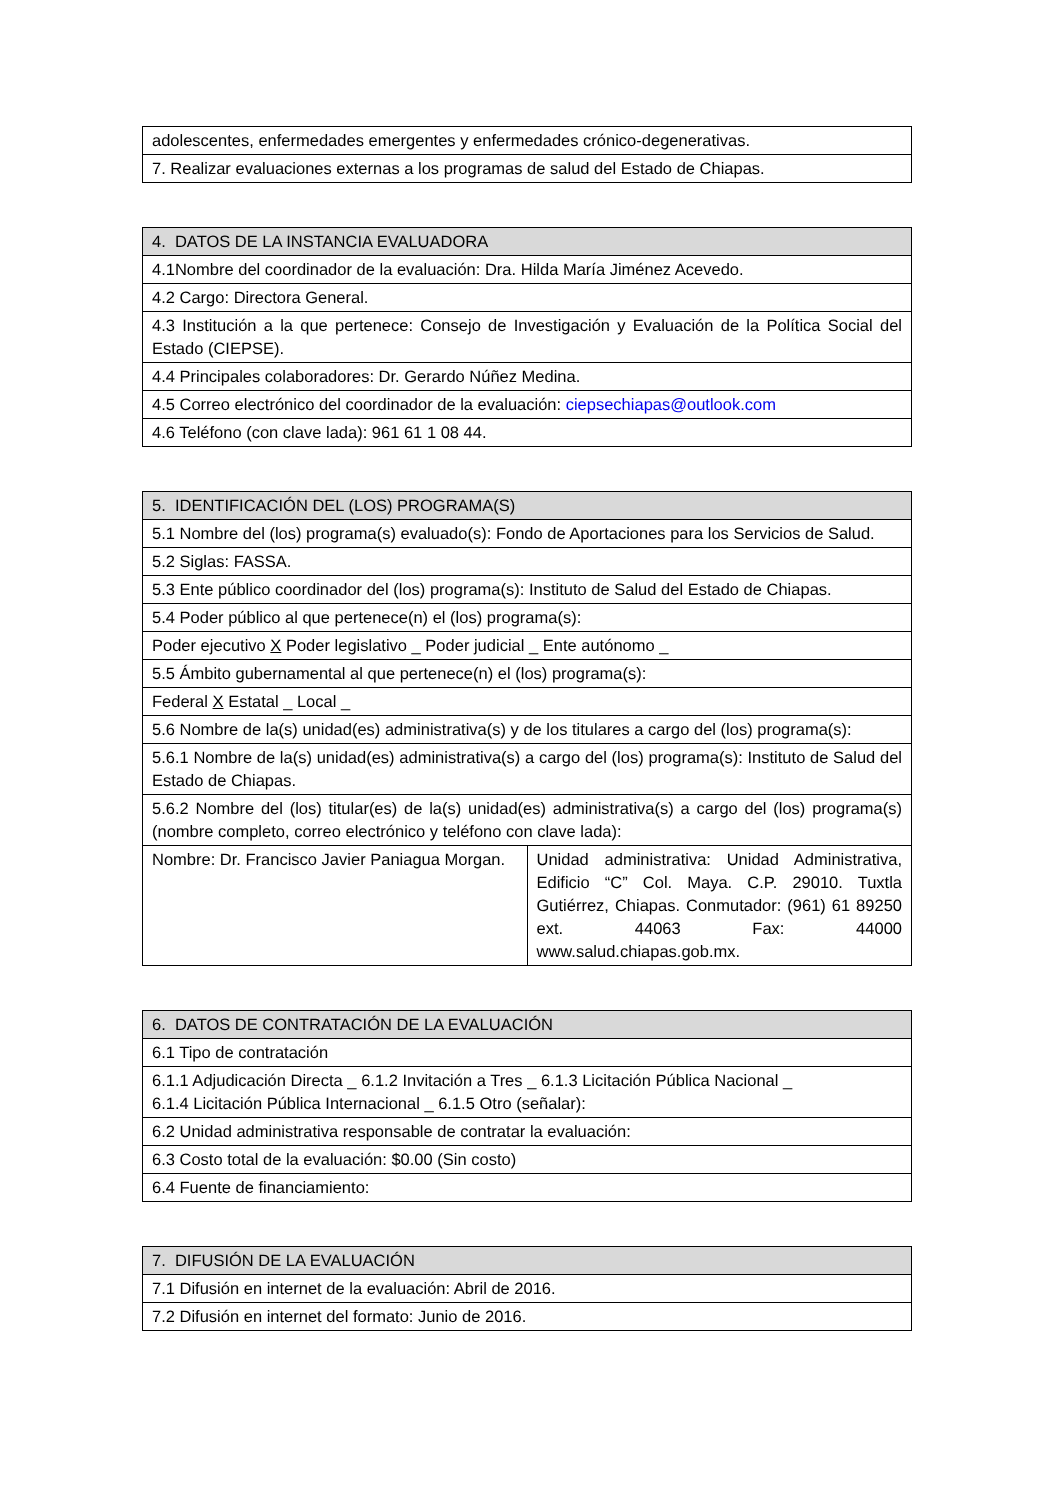| adolescentes, enfermedades emergentes y enfermedades crónico-degenerativas. |
| 7. Realizar evaluaciones externas a los programas de salud del Estado de Chiapas. |
| 4. DATOS DE LA INSTANCIA EVALUADORA |
| --- |
| 4.1Nombre del coordinador de la evaluación: Dra. Hilda María Jiménez Acevedo. |
| 4.2 Cargo: Directora General. |
| 4.3 Institución a la que pertenece: Consejo de Investigación y Evaluación de la Política Social del Estado (CIEPSE). |
| 4.4 Principales colaboradores: Dr. Gerardo Núñez Medina. |
| 4.5 Correo electrónico del coordinador de la evaluación: ciepsechiapas@outlook.com |
| 4.6 Teléfono (con clave lada): 961 61 1 08 44. |
| 5. IDENTIFICACIÓN DEL (LOS) PROGRAMA(S) | |
| --- | --- |
| 5.1 Nombre del (los) programa(s) evaluado(s): Fondo de Aportaciones para los Servicios de Salud. | |
| 5.2 Siglas: FASSA. | |
| 5.3 Ente público coordinador del (los) programa(s): Instituto de Salud del Estado de Chiapas. | |
| 5.4 Poder público al que pertenece(n) el (los) programa(s): | |
| Poder ejecutivo X Poder legislativo _ Poder judicial _ Ente autónomo _ | |
| 5.5 Ámbito gubernamental al que pertenece(n) el (los) programa(s): | |
| Federal X Estatal _ Local _ | |
| 5.6 Nombre de la(s) unidad(es) administrativa(s) y de los titulares a cargo del (los) programa(s): | |
| 5.6.1 Nombre de la(s) unidad(es) administrativa(s) a cargo del (los) programa(s): Instituto de Salud del Estado de Chiapas. | |
| 5.6.2 Nombre del (los) titular(es) de la(s) unidad(es) administrativa(s) a cargo del (los) programa(s) (nombre completo, correo electrónico y teléfono con clave lada): | |
| Nombre: Dr. Francisco Javier Paniagua Morgan. | Unidad administrativa: Unidad Administrativa, Edificio “C” Col. Maya. C.P. 29010. Tuxtla Gutiérrez, Chiapas. Conmutador: (961) 61 89250 ext. 44063 Fax: 44000 www.salud.chiapas.gob.mx. |
| 6. DATOS DE CONTRATACIÓN DE LA EVALUACIÓN |
| --- |
| 6.1 Tipo de contratación |
| 6.1.1 Adjudicación Directa _ 6.1.2 Invitación a Tres _ 6.1.3 Licitación Pública Nacional _ 6.1.4 Licitación Pública Internacional _ 6.1.5 Otro (señalar): |
| 6.2 Unidad administrativa responsable de contratar la evaluación: |
| 6.3 Costo total de la evaluación: $0.00 (Sin costo) |
| 6.4 Fuente de financiamiento: |
| 7. DIFUSIÓN DE LA EVALUACIÓN |
| --- |
| 7.1 Difusión en internet de la evaluación: Abril de 2016. |
| 7.2 Difusión en internet del formato: Junio de 2016. |